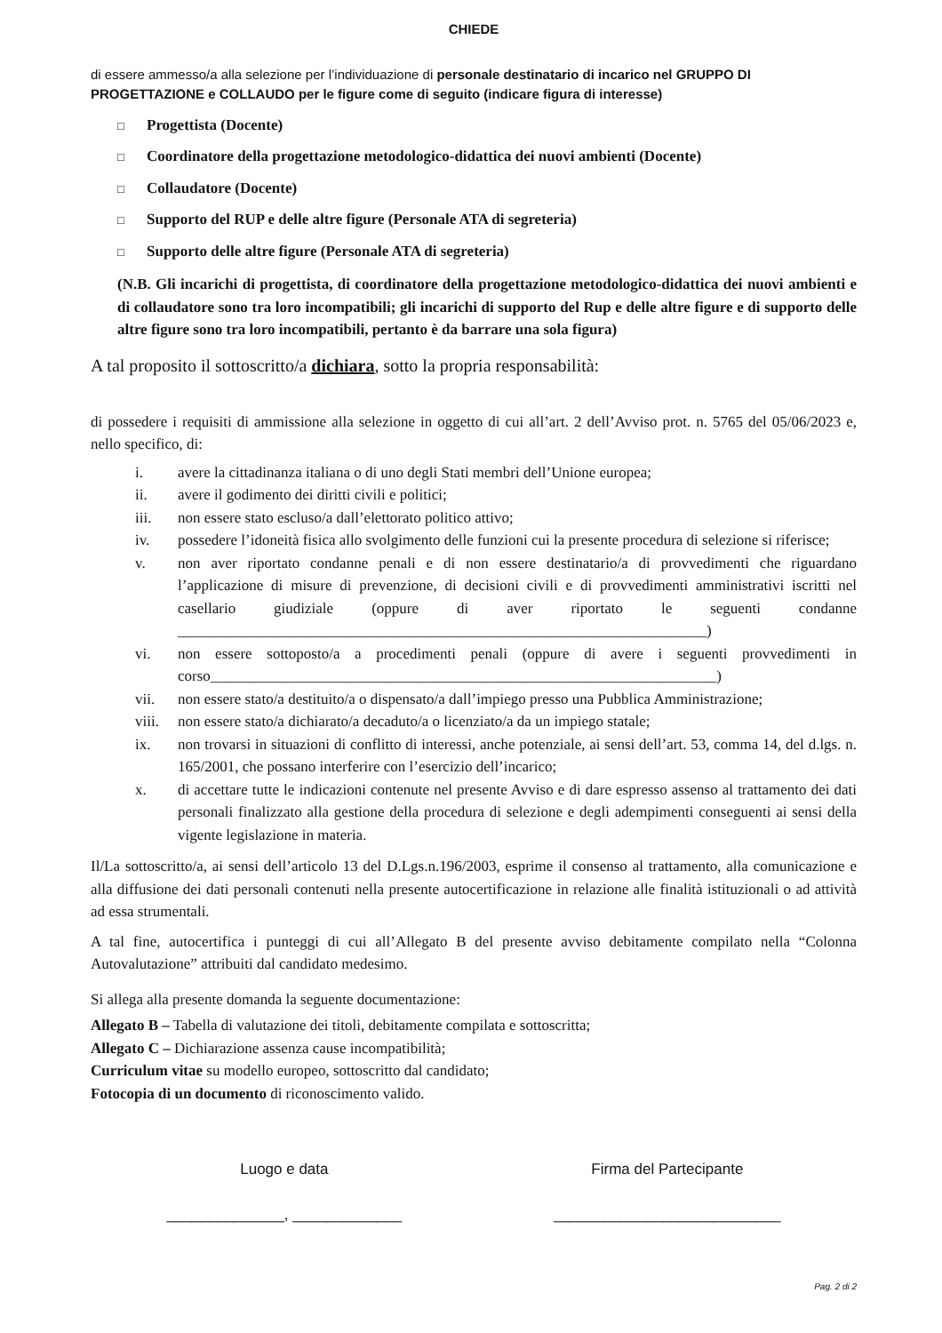CHIEDE
di essere ammesso/a alla selezione per l’individuazione di personale destinatario di incarico nel GRUPPO DI PROGETTAZIONE e COLLAUDO per le figure come di seguito (indicare figura di interesse)
□ Progettista (Docente)
□ Coordinatore della progettazione metodologico-didattica dei nuovi ambienti (Docente)
□ Collaudatore (Docente)
□ Supporto del RUP e delle altre figure (Personale ATA di segreteria)
□ Supporto delle altre figure (Personale ATA di segreteria)
(N.B. Gli incarichi di progettista, di coordinatore della progettazione metodologico-didattica dei nuovi ambienti e di collaudatore sono tra loro incompatibili; gli incarichi di supporto del Rup e delle altre figure e di supporto delle altre figure sono tra loro incompatibili, pertanto è da barrare una sola figura)
A tal proposito il sottoscritto/a dichiara, sotto la propria responsabilità:
di possedere i requisiti di ammissione alla selezione in oggetto di cui all’art. 2 dell’Avviso prot. n. 5765 del 05/06/2023 e, nello specifico, di:
i. avere la cittadinanza italiana o di uno degli Stati membri dell’Unione europea;
ii. avere il godimento dei diritti civili e politici;
iii. non essere stato escluso/a dall’elettorato politico attivo;
iv. possedere l’idoneità fisica allo svolgimento delle funzioni cui la presente procedura di selezione si riferisce;
v. non aver riportato condanne penali e di non essere destinatario/a di provvedimenti che riguardano l’applicazione di misure di prevenzione, di decisioni civili e di provvedimenti amministrativi iscritti nel casellario giudiziale (oppure di aver riportato le seguenti condanne ______________________________________________________________________)
vi. non essere sottoposto/a a procedimenti penali (oppure di avere i seguenti provvedimenti in corso___________________________________________________________________)
vii. non essere stato/a destituito/a o dispensato/a dall’impiego presso una Pubblica Amministrazione;
viii.
non essere stato/a dichiarato/a decaduto/a o licenziato/a da un impiego statale;
ix. non trovarsi in situazioni di conflitto di interessi, anche potenziale, ai sensi dell’art. 53, comma 14, del d.lgs. n. 165/2001, che possano interferire con l’esercizio dell’incarico;
x. di accettare tutte le indicazioni contenute nel presente Avviso e di dare espresso assenso al trattamento dei dati personali finalizzato alla gestione della procedura di selezione e degli adempimenti conseguenti ai sensi della vigente legislazione in materia.
Il/La sottoscritto/a, ai sensi dell’articolo 13 del D.Lgs.n.196/2003, esprime il consenso al trattamento, alla comunicazione e alla diffusione dei dati personali contenuti nella presente autocertificazione in relazione alle finalità istituzionali o ad attività ad essa strumentali.
A tal fine, autocertifica i punteggi di cui all’Allegato B del presente avviso debitamente compilato nella “Colonna Autovalutazione” attribuiti dal candidato medesimo.
Si allega alla presente domanda la seguente documentazione:
Allegato B – Tabella di valutazione dei titoli, debitamente compilata e sottoscritta;
Allegato C – Dichiarazione assenza cause incompatibilità;
Curriculum vitae su modello europeo, sottoscritto dal candidato;
Fotocopia di un documento di riconoscimento valido.
Luogo e data
______________, _____________
Firma del Partecipante
___________________________
Pag. 2 di 2